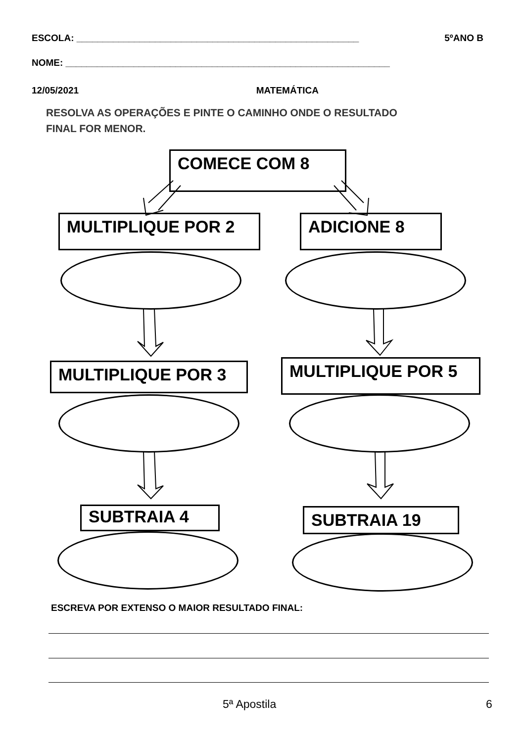ESCOLA: ______________________________________________________ 5ºANO B
NOME: ______________________________________________________________
12/05/2021 MATEMÁTICA
RESOLVA AS OPERAÇÕES E PINTE O CAMINHO ONDE O RESULTADO
FINAL FOR MENOR.
COMECE COM 8
MULTIPLIQUE POR 2 ADICIONE 8
MULTIPLIQUE POR 3 MULTIPLIQUE POR 5
SUBTRAIA 4 SUBTRAIA 19
ESCREVA POR EXTENSO O MAIOR RESULTADO FINAL:
5ª Apostila 6